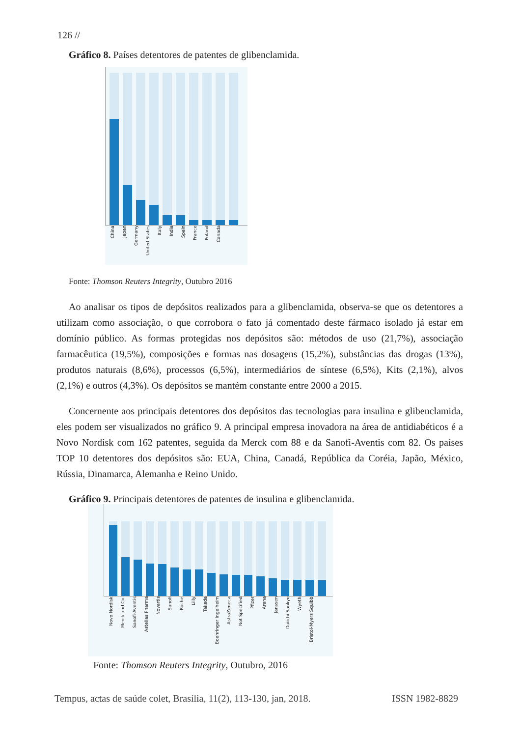126 //
Gráfico 8. Países detentores de patentes de glibenclamida.
China Japan Germany United States Italy India Spain France Poland Canada
Fonte: Thomson Reuters Integrity, Outubro 2016
Ao analisar os tipos de depósitos realizados para a glibenclamida, observa-se que os detentores a utilizam como associação, o que corrobora o fato já comentado deste fármaco isolado já estar em domínio público. As formas protegidas nos depósitos são: métodos de uso (21,7%), associação farmacêutica (19,5%), composições e formas nas dosagens (15,2%), substâncias das drogas (13%), produtos naturais (8,6%), processos (6,5%), intermediários de síntese (6,5%), Kits (2,1%), alvos (2,1%) e outros (4,3%). Os depósitos se mantém constante entre 2000 a 2015.
Concernente aos principais detentores dos depósitos das tecnologias para insulina e glibenclamida, eles podem ser visualizados no gráfico 9. A principal empresa inovadora na área de antidiabéticos é a Novo Nordisk com 162 patentes, seguida da Merck com 88 e da Sanofi-Aventis com 82. Os países TOP 10 detentores dos depósitos são: EUA, China, Canadá, República da Coréia, Japão, México, Rússia, Dinamarca, Alemanha e Reino Unido.
Gráfico 9. Principais detentores de patentes de insulina e glibenclamida.
Novo Nordisk Merck and Co. Sanofi-Aventis Astellas Pharma Novartis Sanofi Roche Lilly Takeda Boehringer Ingelheim AstraZeneca Not Specified Pfizer Arena Janssen Daiichi Sankyo Wyeth Bristol-Myers Squibb
Fonte: Thomson Reuters Integrity, Outubro, 2016
Tempus, actas de saúde colet, Brasília, 11(2), 113-130, jan, 2018.
ISSN 1982-8829